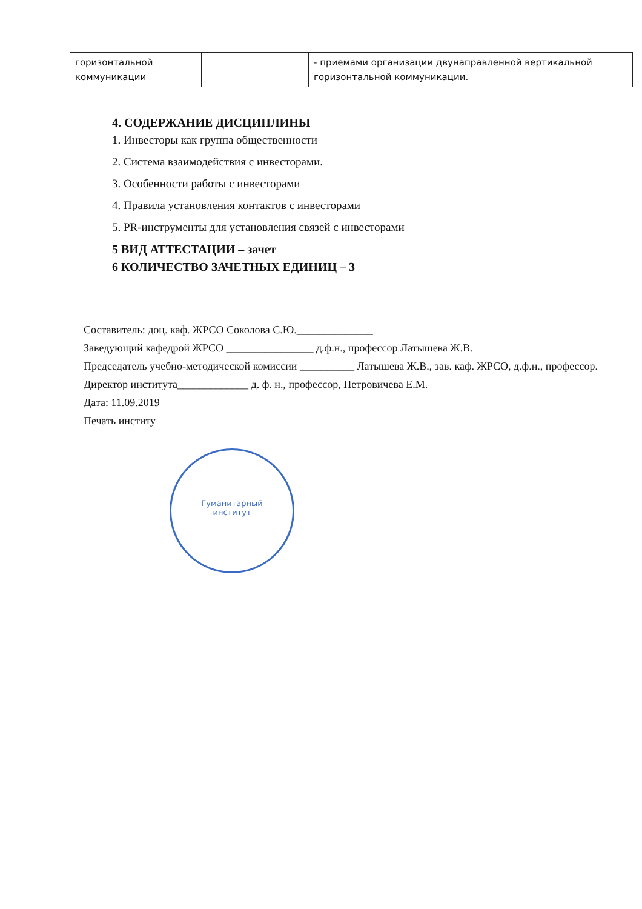| горизонтальной коммуникации | | - приемами организации двунаправленной вертикальной горизонтальной коммуникации. |
4. СОДЕРЖАНИЕ ДИСЦИПЛИНЫ
1. Инвесторы как группа общественности
2. Система взаимодействия с инвесторами.
3. Особенности работы с инвесторами
4. Правила установления контактов с инвесторами
5. PR-инструменты для установления связей с инвесторами
5 ВИД АТТЕСТАЦИИ – зачет
6 КОЛИЧЕСТВО ЗАЧЕТНЫХ ЕДИНИЦ – 3
Составитель: доц. каф. ЖРСО Соколова С.Ю.______________
Заведующий кафедрой ЖРСО ________________ д.ф.н., профессор Латышева Ж.В.
Председатель учебно-методической комиссии __________ Латышева Ж.В., зав. каф. ЖРСО, д.ф.н., профессор.
Директор института_____________ д. ф. н., профессор, Петровичева Е.М.
Дата: 11.09.2019
Печать институ
Гуманитарный
институт